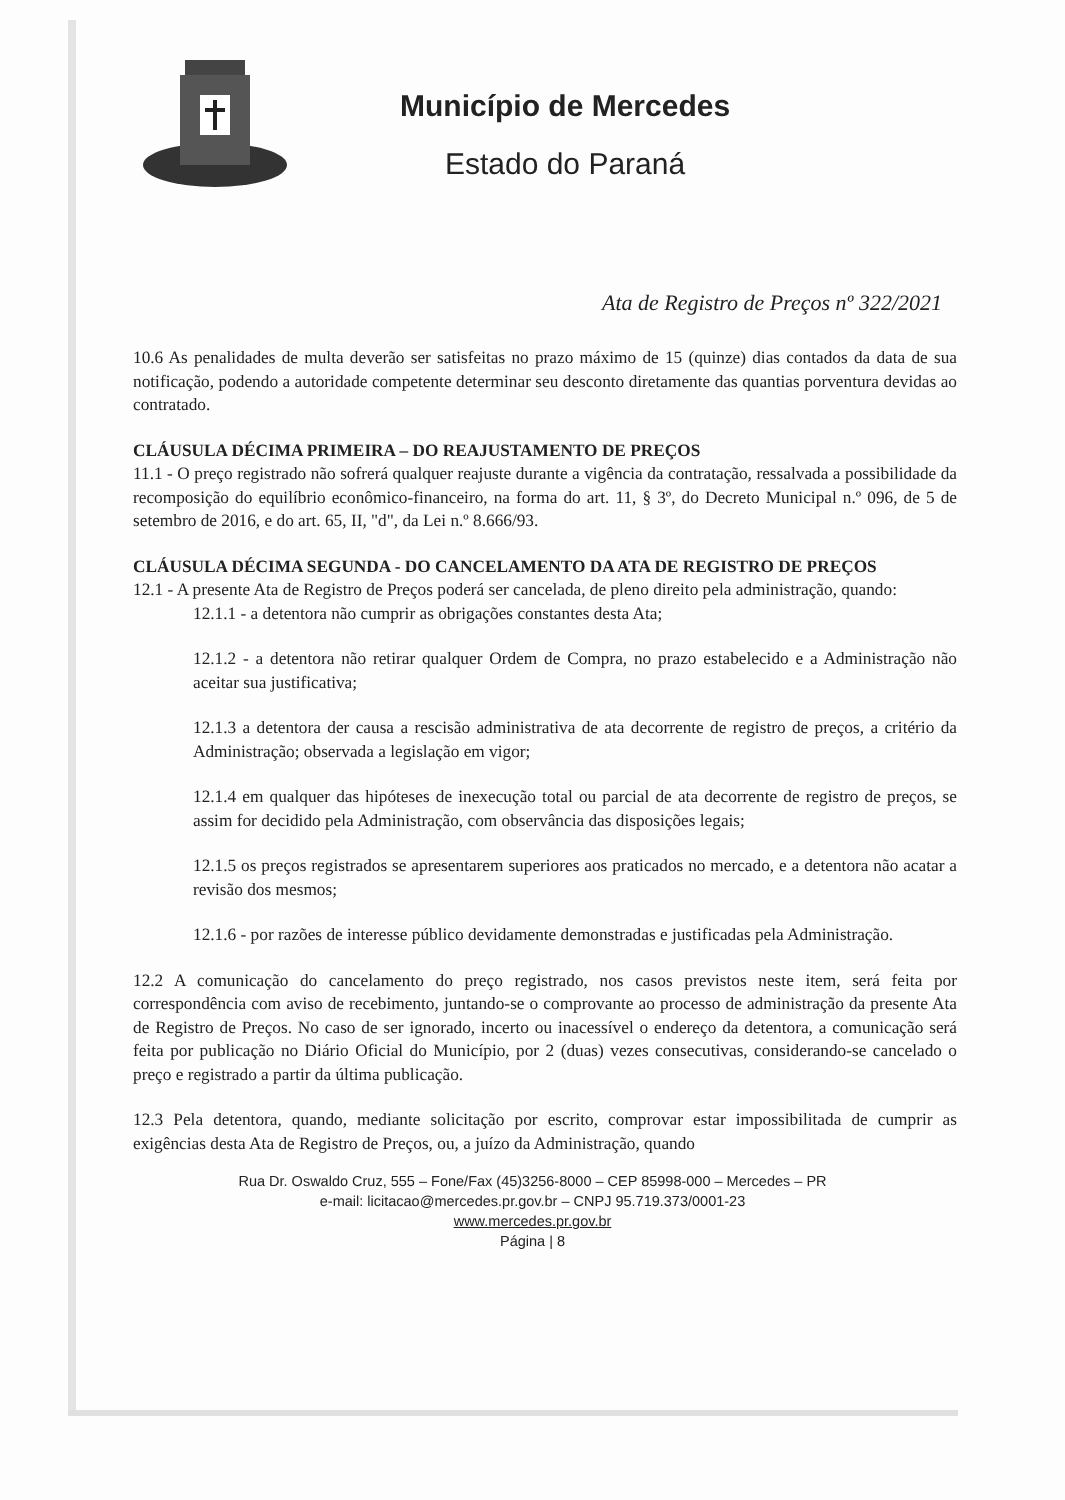Município de Mercedes
Estado do Paraná
Ata de Registro de Preços nº 322/2021
10.6 As penalidades de multa deverão ser satisfeitas no prazo máximo de 15 (quinze) dias contados da data de sua notificação, podendo a autoridade competente determinar seu desconto diretamente das quantias porventura devidas ao contratado.
CLÁUSULA DÉCIMA PRIMEIRA – DO REAJUSTAMENTO DE PREÇOS
11.1 - O preço registrado não sofrerá qualquer reajuste durante a vigência da contratação, ressalvada a possibilidade da recomposição do equilíbrio econômico-financeiro, na forma do art. 11, § 3º, do Decreto Municipal n.º 096, de 5 de setembro de 2016, e do art. 65, II, "d", da Lei n.º 8.666/93.
CLÁUSULA DÉCIMA SEGUNDA - DO CANCELAMENTO DA ATA DE REGISTRO DE PREÇOS
12.1 - A presente Ata de Registro de Preços poderá ser cancelada, de pleno direito pela administração, quando:
12.1.1 - a detentora não cumprir as obrigações constantes desta Ata;
12.1.2 - a detentora não retirar qualquer Ordem de Compra, no prazo estabelecido e a Administração não aceitar sua justificativa;
12.1.3 a detentora der causa a rescisão administrativa de ata decorrente de registro de preços, a critério da Administração; observada a legislação em vigor;
12.1.4 em qualquer das hipóteses de inexecução total ou parcial de ata decorrente de registro de preços, se assim for decidido pela Administração, com observância das disposições legais;
12.1.5 os preços registrados se apresentarem superiores aos praticados no mercado, e a detentora não acatar a revisão dos mesmos;
12.1.6 - por razões de interesse público devidamente demonstradas e justificadas pela Administração.
12.2 A comunicação do cancelamento do preço registrado, nos casos previstos neste item, será feita por correspondência com aviso de recebimento, juntando-se o comprovante ao processo de administração da presente Ata de Registro de Preços. No caso de ser ignorado, incerto ou inacessível o endereço da detentora, a comunicação será feita por publicação no Diário Oficial do Município, por 2 (duas) vezes consecutivas, considerando-se cancelado o preço e registrado a partir da última publicação.
12.3 Pela detentora, quando, mediante solicitação por escrito, comprovar estar impossibilitada de cumprir as exigências desta Ata de Registro de Preços, ou, a juízo da Administração, quando
Rua Dr. Oswaldo Cruz, 555 – Fone/Fax (45)3256-8000 – CEP 85998-000 – Mercedes – PR
e-mail: licitacao@mercedes.pr.gov.br – CNPJ 95.719.373/0001-23
www.mercedes.pr.gov.br
Página | 8